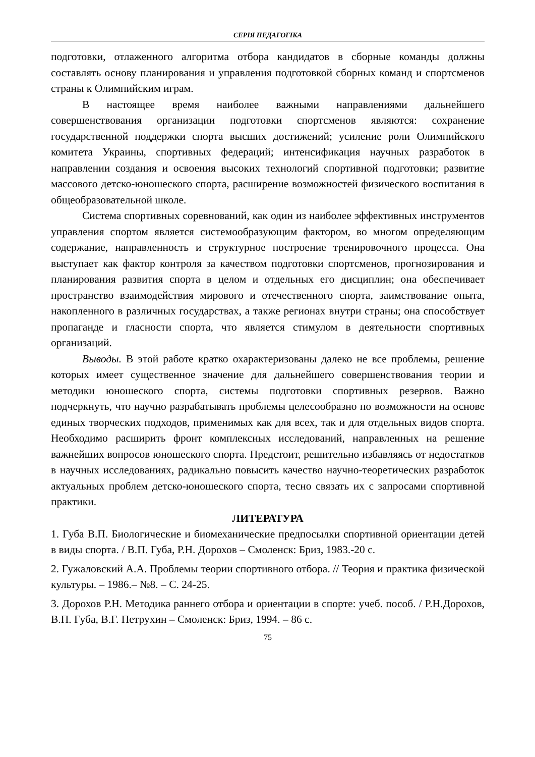СЕРІЯ ПЕДАГОГІКА
подготовки, отлаженного алгоритма отбора кандидатов в сборные команды должны составлять основу планирования и управления подготовкой сборных команд и спортсменов страны к Олимпийским играм.
В настоящее время наиболее важными направлениями дальнейшего совершенствования организации подготовки спортсменов являются: сохранение государственной поддержки спорта высших достижений; усиление роли Олимпийского комитета Украины, спортивных федераций; интенсификация научных разработок в направлении создания и освоения высоких технологий спортивной подготовки; развитие массового детско-юношеского спорта, расширение возможностей физического воспитания в общеобразовательной школе.
Система спортивных соревнований, как один из наиболее эффективных инструментов управления спортом является системообразующим фактором, во многом определяющим содержание, направленность и структурное построение тренировочного процесса. Она выступает как фактор контроля за качеством подготовки спортсменов, прогнозирования и планирования развития спорта в целом и отдельных его дисциплин; она обеспечивает пространство взаимодействия мирового и отечественного спорта, заимствование опыта, накопленного в различных государствах, а также регионах внутри страны; она способствует пропаганде и гласности спорта, что является стимулом в деятельности спортивных организаций.
Выводы. В этой работе кратко охарактеризованы далеко не все проблемы, решение которых имеет существенное значение для дальнейшего совершенствования теории и методики юношеского спорта, системы подготовки спортивных резервов. Важно подчеркнуть, что научно разрабатывать проблемы целесообразно по возможности на основе единых творческих подходов, применимых как для всех, так и для отдельных видов спорта. Необходимо расширить фронт комплексных исследований, направленных на решение важнейших вопросов юношеского спорта. Предстоит, решительно избавляясь от недостатков в научных исследованиях, радикально повысить качество научно-теоретических разработок актуальных проблем детско-юношеского спорта, тесно связать их с запросами спортивной практики.
ЛИТЕРАТУРА
1. Губа В.П. Биологические и биомеханические предпосылки спортивной ориентации детей в виды спорта. / В.П. Губа, Р.Н. Дорохов – Смоленск: Бриз, 1983.-20 с.
2. Гужаловский А.А. Проблемы теории спортивного отбора. // Теория и практика физической культуры. – 1986.– №8. – С. 24-25.
3. Дорохов Р.Н. Методика раннего отбора и ориентации в спорте: учеб. пособ. / Р.Н.Дорохов, В.П. Губа, В.Г. Петрухин – Смоленск: Бриз, 1994. – 86 с.
75